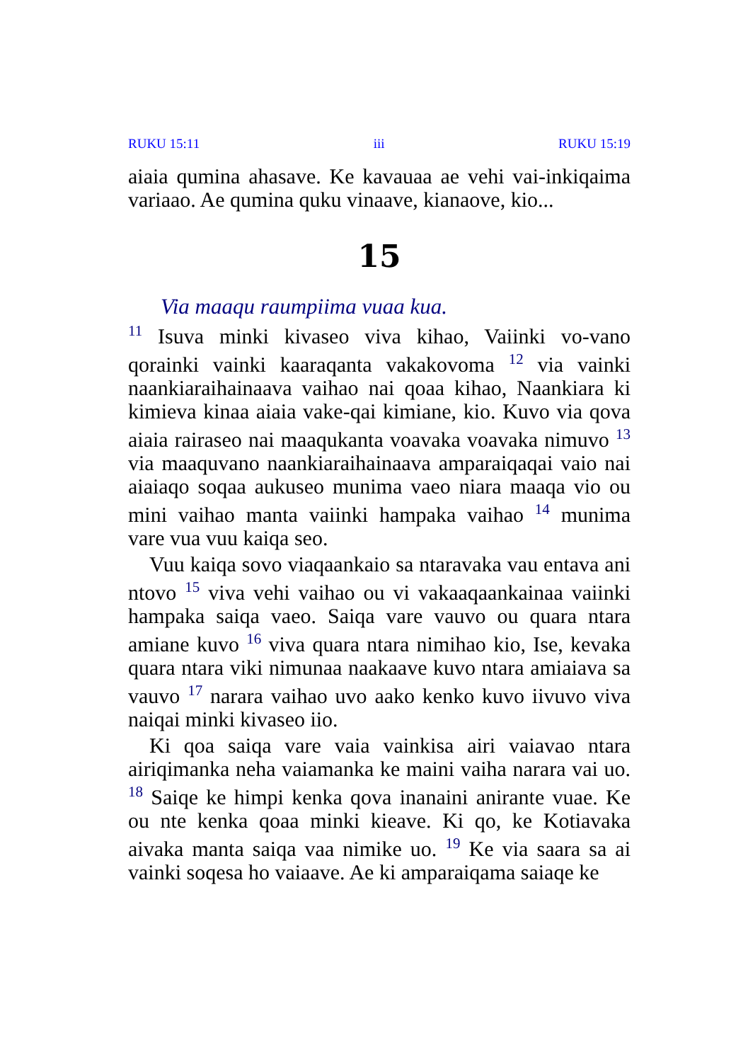RUKU 15:11 iii RUKU 15:19
aiaia qumina ahasave. Ke kavauaa ae vehi vai-inkiqaima variaao. Ae qumina quku vinaave, kianaove, kio...
15
Via maaqu raumpiima vuaa kua.
<sup>11</sup> Isuva minki kivaseo viva kihao, Vaiinki vo-vano qorainki vainki kaaraqanta vakakovoma <sup>12</sup> via vainki naankiaraihainaava vaihao nai qoaa kihao, Naankiara ki kimieva kinaa aiaia vake-qai kimiane, kio. Kuvo via qova aiaia rairaseo nai maaqukanta voavaka voavaka nimuvo <sup>13</sup> via maaquvano naankiaraihainaava amparaiqaqai vaio nai aiaiaqo soqaa aukuseo munima vaeo niara maaqa vio ou mini vaihao manta vaiinki hampaka vaihao <sup>14</sup> munima vare vua vuu kaiqa seo.
Vuu kaiqa sovo viaqaankaio sa ntaravaka vau entava ani ntovo <sup>15</sup> viva vehi vaihao ou vi vakaaqaankainaa vaiinki hampaka saiqa vaeo. Saiqa vare vauvo ou quara ntara amiane kuvo <sup>16</sup> viva quara ntara nimihao kio, Ise, kevaka quara ntara viki nimunaa naakaave kuvo ntara amiaiava sa vauvo <sup>17</sup> narara vaihao uvo aako kenko kuvo iivuvo viva naiqai minki kivaseo iio.
Ki qoa saiqa vare vaia vainkisa airi vaiavao ntara airiqimanka neha vaiamanka ke maini vaiha narara vai uo. <sup>18</sup> Saiqe ke himpi kenka qova inanaini anirante vuae. Ke ou nte kenka qoaa minki kieave. Ki qo, ke Kotiavaka aivaka manta saiqa vaa nimike uo. <sup>19</sup> Ke via saara sa ai vainki soqesa ho vaiaave. Ae ki amparaiqama saiaqe ke